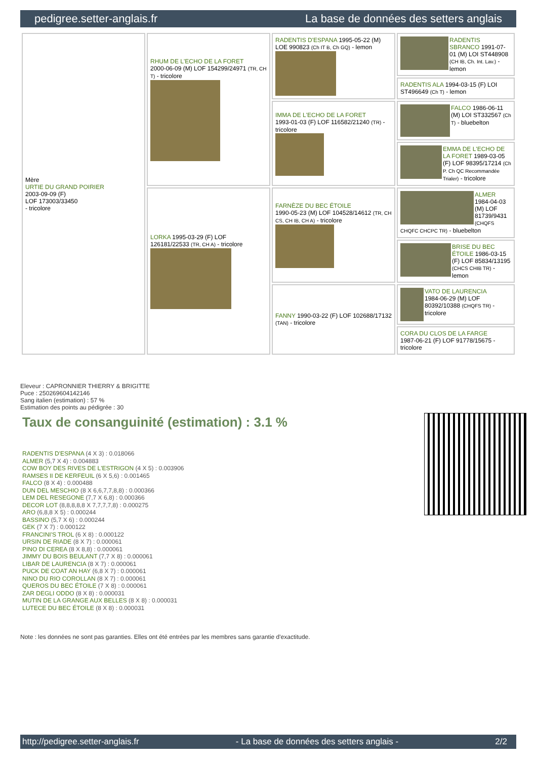pedigree.setter-anglais.fr La base de données des setters anglais
| Mère URTIE DU GRAND POIRIER 2003-09-09 (F) LOF 173003/33450 - tricolore | RHUM DE L'ECHO DE LA FORET 2000-06-09 (M) LOF 154299/24971 (TR, CH T) - tricolore | RADENTIS D'ESPANA 1995-05-22 (M) LOE 990823 (Ch IT B, Ch GQ) - lemon | RADENTIS SBRANCO 1991-07-01 (M) LOI ST448908 (CH IB, Ch. Int. Lav.) - lemon |
| | | | RADENTIS ALA 1994-03-15 (F) LOI ST496649 (Ch T) - lemon |
| | | IMMA DE L'ECHO DE LA FORET 1993-01-03 (F) LOF 116582/21240 (TR) - tricolore | FALCO 1986-06-11 (M) LOI ST332567 (Ch T) - bluebelton |
| | | | EMMA DE L'ECHO DE LA FORET 1989-03-05 (F) LOF 98395/17214 (Ch P. Ch QC Recommandée Trialer) - tricolore |
| | LORKA 1995-03-29 (F) LOF 126181/22533 (TR, CH A) - tricolore | FARNÈZE DU BEC ÉTOILE 1990-05-23 (M) LOF 104528/14612 (TR, CH CS, CH IB, CH A) - tricolore | ALMER 1984-04-03 (M) LOF 81739/9431 (CHQFS CHQFC CHCPC TR) - bluebelton |
| | | | BRISE DU BEC ÉTOILE 1986-03-15 (F) LOF 85834/13195 (CHCS CHIB TR) - lemon |
| | | FANNY 1990-03-22 (F) LOF 102688/17132 (TAN) - tricolore | VATO DE LAURENCIA 1984-06-29 (M) LOF 80392/10388 (CHQFS TR) - tricolore |
| | | | CORA DU CLOS DE LA FARGE 1987-06-21 (F) LOF 91778/15675 - tricolore |
Eleveur : CAPRONNIER THIERRY & BRIGITTE
Puce : 250269604142146
Sang italien (estimation) : 57 %
Estimation des points au pédigrée : 30
Taux de consanguinité (estimation) : 3.1 %
RADENTIS D'ESPANA (4 X 3) : 0.018066
ALMER (5,7 X 4) : 0.004883
COW BOY DES RIVES DE L'ESTRIGON (4 X 5) : 0.003906
RAMSES II DE KERFEUIL (6 X 5,6) : 0.001465
FALCO (8 X 4) : 0.000488
DUN DEL MESCHIO (8 X 6,6,7,7,8,8) : 0.000366
LEM DEL RESEGONE (7,7 X 6,8) : 0.000366
DECOR LOT (8,8,8,8,8 X 7,7,7,7,8) : 0.000275
ARO (6,8,8 X 5) : 0.000244
BASSINO (5,7 X 6) : 0.000244
GEK (7 X 7) : 0.000122
FRANCINI'S TROL (6 X 8) : 0.000122
URSIN DE RIADE (8 X 7) : 0.000061
PINO DI CEREA (8 X 8,8) : 0.000061
JIMMY DU BOIS BEULANT (7,7 X 8) : 0.000061
LIBAR DE LAURENCIA (8 X 7) : 0.000061
PUCK DE COAT AN HAY (6,8 X 7) : 0.000061
NINO DU RIO COROLLAN (8 X 7) : 0.000061
QUEROS DU BEC ÉTOILE (7 X 8) : 0.000061
ZAR DEGLI ODDO (8 X 8) : 0.000031
MUTIN DE LA GRANGE AUX BELLES (8 X 8) : 0.000031
LUTECE DU BEC ÉTOILE (8 X 8) : 0.000031
Note : les données ne sont pas garanties. Elles ont été entrées par les membres sans garantie d'exactitude.
http://pedigree.setter-anglais.fr - La base de données des setters anglais - 2/2